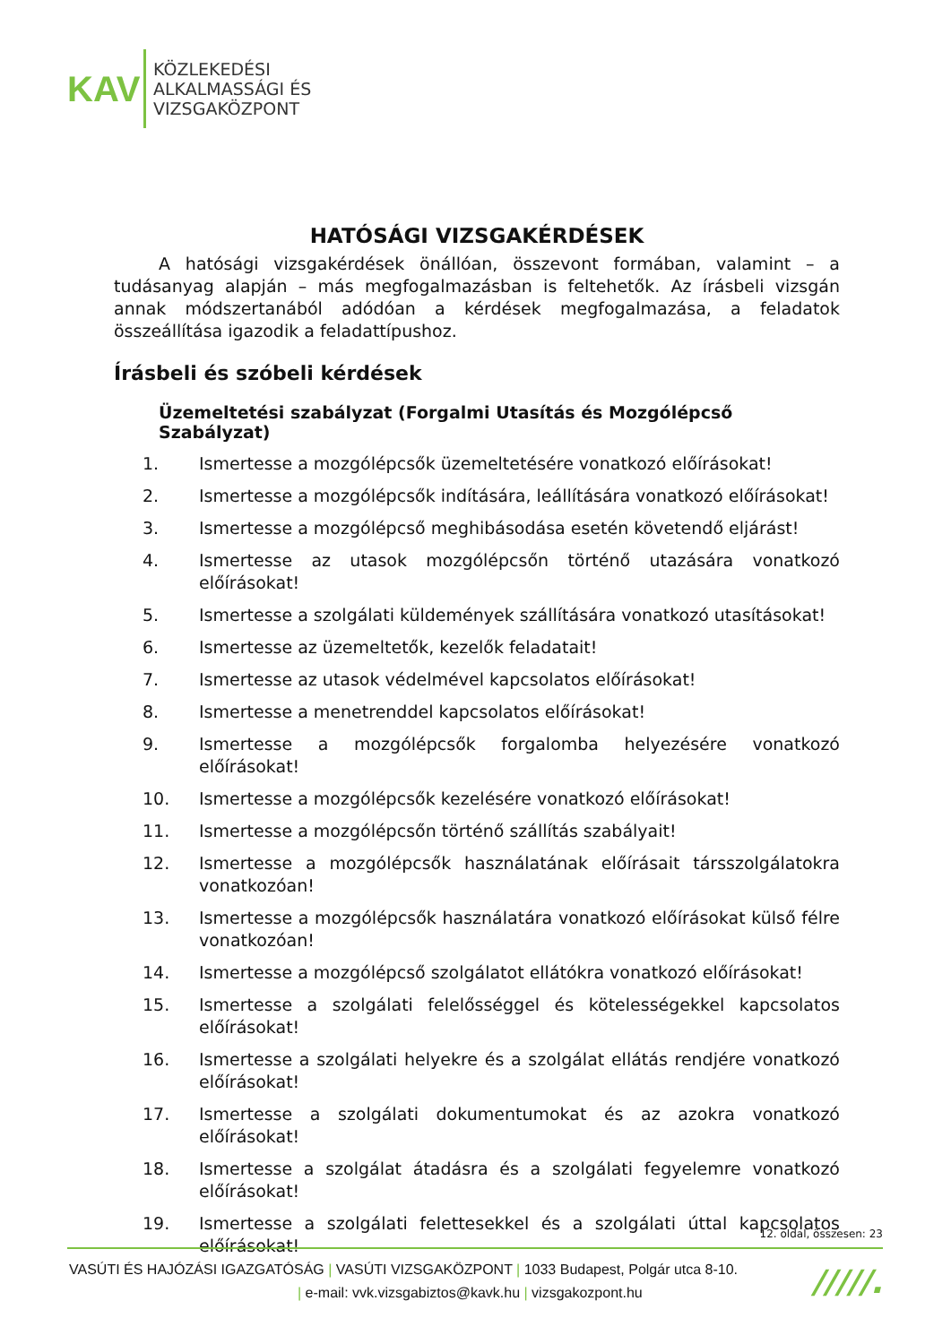KAV
KÖZLEKEDÉSI
ALKALMASSÁGI ÉS
VIZSGAKÖZPONT
HATÓSÁGI VIZSGAKÉRDÉSEK
A hatósági vizsgakérdések önállóan, összevont formában, valamint – a tudásanyag alapján – más megfogalmazásban is feltehetők. Az írásbeli vizsgán annak módszertanából adódóan a kérdések megfogalmazása, a feladatok összeállítása igazodik a feladattípushoz.
Írásbeli és szóbeli kérdések
Üzemeltetési szabályzat (Forgalmi Utasítás és Mozgólépcső Szabályzat)
1. Ismertesse a mozgólépcsők üzemeltetésére vonatkozó előírásokat!
2. Ismertesse a mozgólépcsők indítására, leállítására vonatkozó előírásokat!
3. Ismertesse a mozgólépcső meghibásodása esetén követendő eljárást!
4. Ismertesse az utasok mozgólépcsőn történő utazására vonatkozó előírásokat!
5. Ismertesse a szolgálati küldemények szállítására vonatkozó utasításokat!
6. Ismertesse az üzemeltetők, kezelők feladatait!
7. Ismertesse az utasok védelmével kapcsolatos előírásokat!
8. Ismertesse a menetrenddel kapcsolatos előírásokat!
9. Ismertesse a mozgólépcsők forgalomba helyezésére vonatkozó előírásokat!
10. Ismertesse a mozgólépcsők kezelésére vonatkozó előírásokat!
11. Ismertesse a mozgólépcsőn történő szállítás szabályait!
12. Ismertesse a mozgólépcsők használatának előírásait társszolgálatokra vonatkozóan!
13. Ismertesse a mozgólépcsők használatára vonatkozó előírásokat külső félre vonatkozóan!
14. Ismertesse a mozgólépcső szolgálatot ellátókra vonatkozó előírásokat!
15. Ismertesse a szolgálati felelősséggel és kötelességekkel kapcsolatos előírásokat!
16. Ismertesse a szolgálati helyekre és a szolgálat ellátás rendjére vonatkozó előírásokat!
17. Ismertesse a szolgálati dokumentumokat és az azokra vonatkozó előírásokat!
18. Ismertesse a szolgálat átadásra és a szolgálati fegyelemre vonatkozó előírásokat!
19. Ismertesse a szolgálati felettesekkel és a szolgálati úttal kapcsolatos előírásokat!
12. oldal, összesen: 23
VASÚTI ÉS HAJÓZÁSI IGAZGATÓSÁG | VASÚTI VIZSGAKÖZPONT | 1033 Budapest, Polgár utca 8-10.
| e-mail: vvk.vizsgabiztos@kavk.hu | vizsgakozpont.hu
/////.